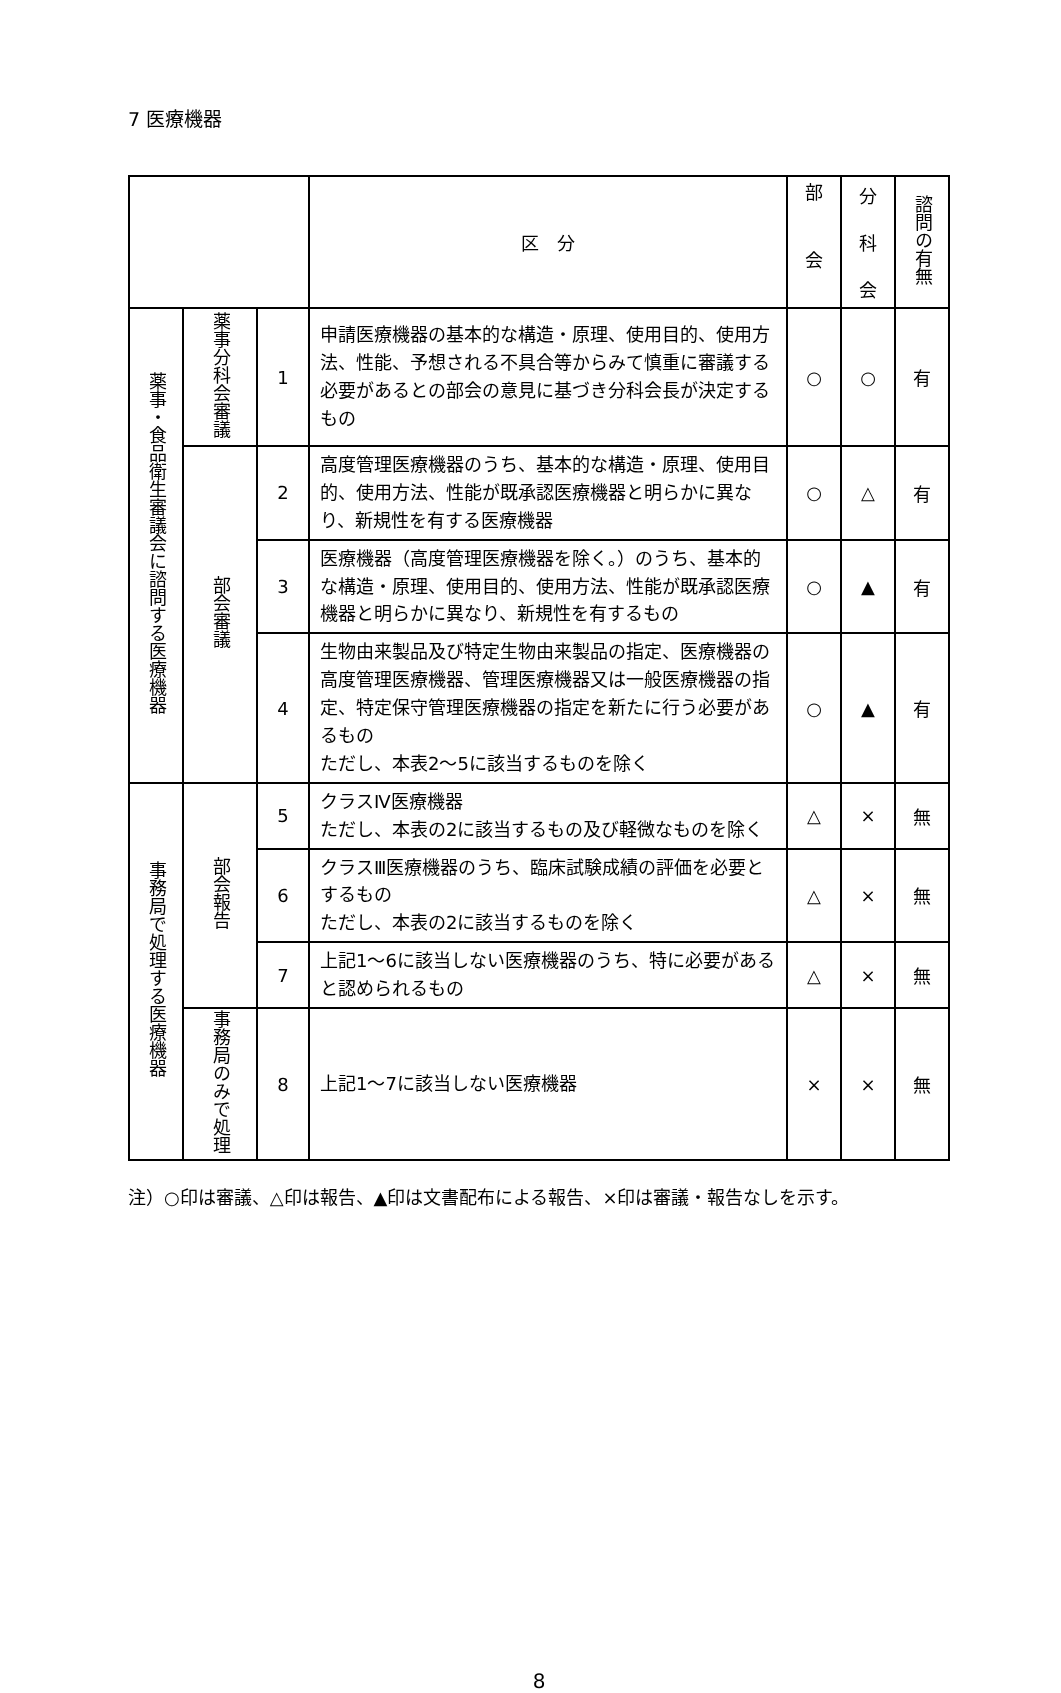7 医療機器
| | | | 区 分 | 部 会 | 分 科 会 | 諮問の有無 |
| --- | --- | --- | --- | --- | --- | --- |
| 薬事・食品衛生審議会に諮問する医療機器 | 薬事分科会審議 | 1 | 申請医療機器の基本的な構造・原理、使用目的、使用方法、性能、予想される不具合等からみて慎重に審議する必要があるとの部会の意見に基づき分科会長が決定するもの | ○ | ○ | 有 |
| | 部会審議 | 2 | 高度管理医療機器のうち、基本的な構造・原理、使用目的、使用方法、性能が既承認医療機器と明らかに異なり、新規性を有する医療機器 | ○ | △ | 有 |
| | | 3 | 医療機器（高度管理医療機器を除く。）のうち、基本的な構造・原理、使用目的、使用方法、性能が既承認医療機器と明らかに異なり、新規性を有するもの | ○ | ▲ | 有 |
| | | 4 | 生物由来製品及び特定生物由来製品の指定、医療機器の高度管理医療機器、管理医療機器又は一般医療機器の指定、特定保守管理医療機器の指定を新たに行う必要があるもの ただし、本表2～5に該当するものを除く | ○ | ▲ | 有 |
| 事務局で処理する医療機器 | 部会報告 | 5 | クラスⅣ医療機器 ただし、本表の2に該当するもの及び軽微なものを除く | △ | × | 無 |
| | | 6 | クラスⅢ医療機器のうち、臨床試験成績の評価を必要とするもの ただし、本表の2に該当するものを除く | △ | × | 無 |
| | | 7 | 上記1～6に該当しない医療機器のうち、特に必要があると認められるもの | △ | × | 無 |
| | 事務局のみで処理 | 8 | 上記1～7に該当しない医療機器 | × | × | 無 |
注）○印は審議、△印は報告、▲印は文書配布による報告、×印は審議・報告なしを示す。
8